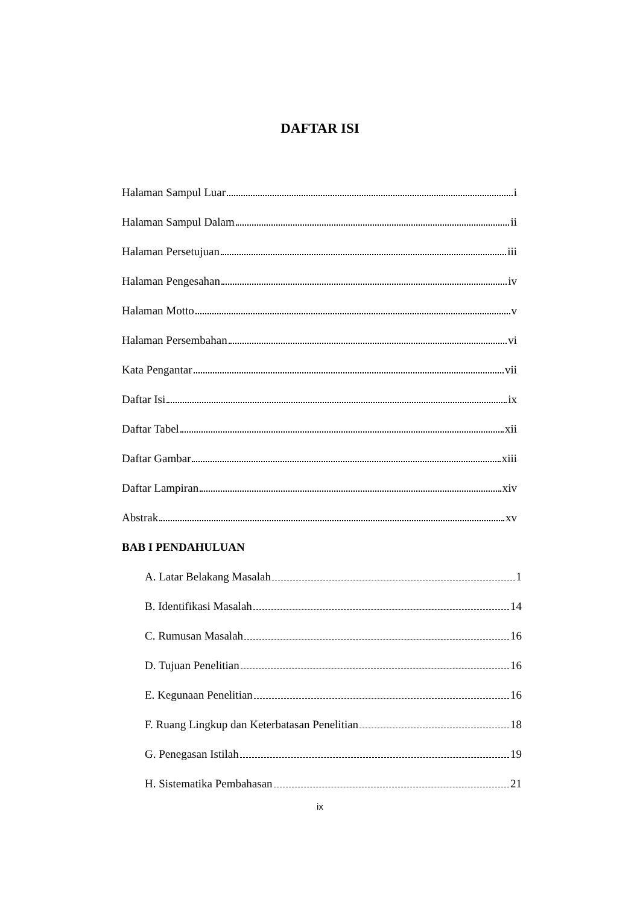DAFTAR ISI
Halaman Sampul Luar i
Halaman Sampul Dalam ii
Halaman Persetujuan iii
Halaman Pengesahan iv
Halaman Motto v
Halaman Persembahan vi
Kata Pengantar vii
Daftar Isi ix
Daftar Tabel xii
Daftar Gambar xiii
Daftar Lampiran xiv
Abstrak xv
BAB I PENDAHULUAN
A. Latar Belakang Masalah 1
B. Identifikasi Masalah 14
C. Rumusan Masalah 16
D. Tujuan Penelitian 16
E. Kegunaan Penelitian 16
F. Ruang Lingkup dan Keterbatasan Penelitian 18
G. Penegasan Istilah 19
H. Sistematika Pembahasan 21
ix